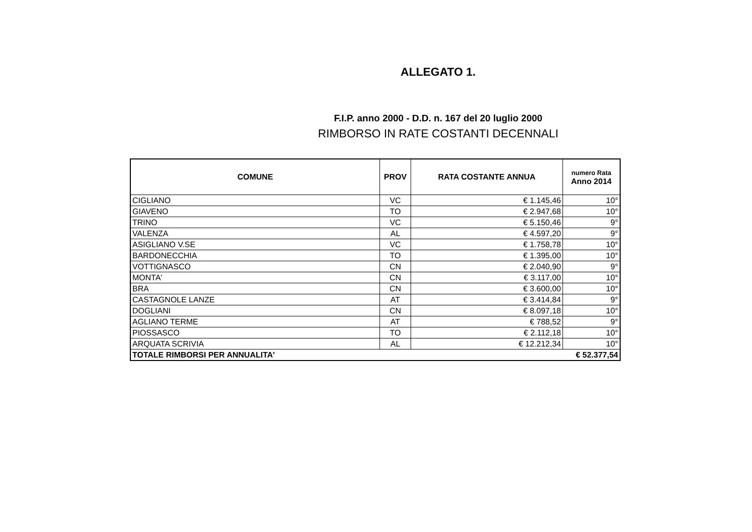ALLEGATO 1.
F.I.P. anno 2000 - D.D. n. 167 del 20 luglio 2000
RIMBORSO IN RATE COSTANTI DECENNALI
| COMUNE | PROV | RATA COSTANTE ANNUA | numero Rata Anno 2014 |
| --- | --- | --- | --- |
| CIGLIANO | VC | € 1.145,46 | 10° |
| GIAVENO | TO | € 2.947,68 | 10° |
| TRINO | VC | € 5.150,46 | 9° |
| VALENZA | AL | € 4.597,20 | 9° |
| ASIGLIANO V.SE | VC | € 1.758,78 | 10° |
| BARDONECCHIA | TO | € 1.395,00 | 10° |
| VOTTIGNASCO | CN | € 2.040,90 | 9° |
| MONTA' | CN | € 3.117,00 | 10° |
| BRA | CN | € 3.600,00 | 10° |
| CASTAGNOLE LANZE | AT | € 3.414,84 | 9° |
| DOGLIANI | CN | € 8.097,18 | 10° |
| AGLIANO TERME | AT | € 788,52 | 9° |
| PIOSSASCO | TO | € 2.112,18 | 10° |
| ARQUATA SCRIVIA | AL | € 12.212,34 | 10° |
| TOTALE RIMBORSI PER ANNUALITA' | | | € 52.377,54 |